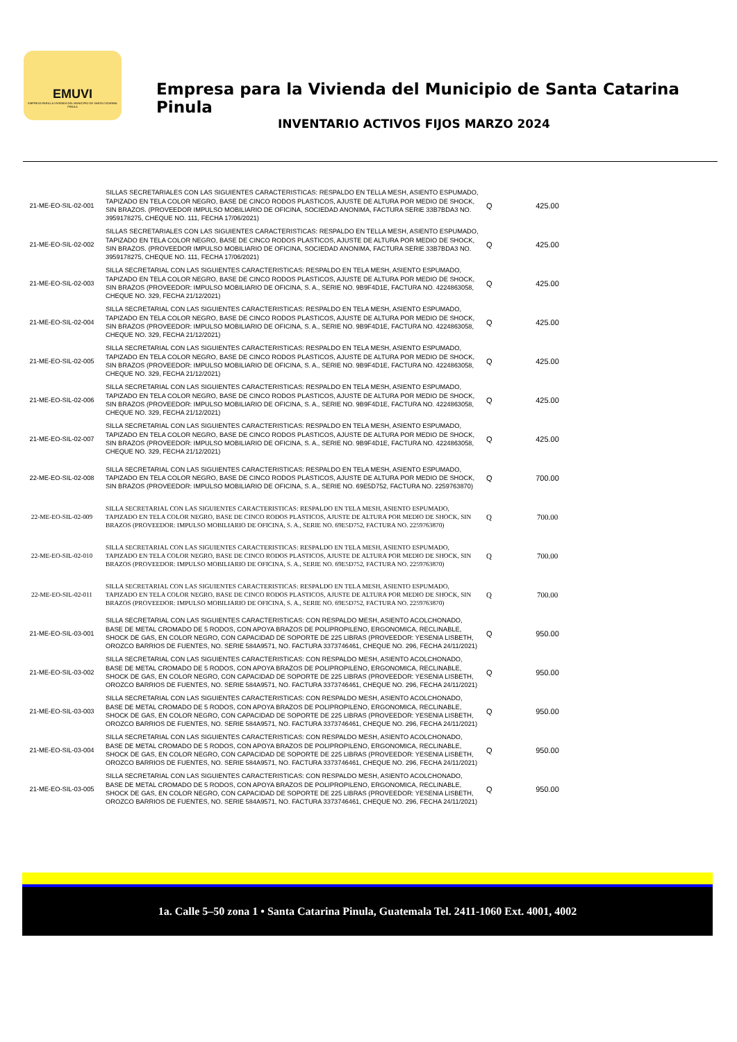EMUVI
EMPRESA PARA LA VIVIENDA DEL MUNICIPIO DE SANTA CATARINA PINULA
Empresa para la Vivienda del Municipio de Santa Catarina Pinula
INVENTARIO ACTIVOS FIJOS MARZO 2024
| 21-ME-EO-SIL-02-001 | SILLAS SECRETARIALES CON LAS SIGUIENTES CARACTERISTICAS: RESPALDO EN TELLA MESH, ASIENTO ESPUMADO, TAPIZADO EN TELA COLOR NEGRO, BASE DE CINCO RODOS PLASTICOS, AJUSTE DE ALTURA POR MEDIO DE SHOCK, SIN BRAZOS. (PROVEEDOR IMPULSO MOBILIARIO DE OFICINA, SOCIEDAD ANONIMA, FACTURA SERIE 33B7BDA3 NO. 3959178275, CHEQUE NO. 111, FECHA 17/06/2021) | Q | 425.00 |
| 21-ME-EO-SIL-02-002 | SILLAS SECRETARIALES CON LAS SIGUIENTES CARACTERISTICAS: RESPALDO EN TELLA MESH, ASIENTO ESPUMADO, TAPIZADO EN TELA COLOR NEGRO, BASE DE CINCO RODOS PLASTICOS, AJUSTE DE ALTURA POR MEDIO DE SHOCK, SIN BRAZOS. (PROVEEDOR IMPULSO MOBILIARIO DE OFICINA, SOCIEDAD ANONIMA, FACTURA SERIE 33B7BDA3 NO. 3959178275, CHEQUE NO. 111, FECHA 17/06/2021) | Q | 425.00 |
| 21-ME-EO-SIL-02-003 | SILLA SECRETARIAL CON LAS SIGUIENTES CARACTERISTICAS: RESPALDO EN TELA MESH, ASIENTO ESPUMADO, TAPIZADO EN TELA COLOR NEGRO, BASE DE CINCO RODOS PLASTICOS, AJUSTE DE ALTURA POR MEDIO DE SHOCK, SIN BRAZOS (PROVEEDOR: IMPULSO MOBILIARIO DE OFICINA, S. A., SERIE NO. 9B9F4D1E, FACTURA NO. 4224863058, CHEQUE NO. 329, FECHA 21/12/2021) | Q | 425.00 |
| 21-ME-EO-SIL-02-004 | SILLA SECRETARIAL CON LAS SIGUIENTES CARACTERISTICAS: RESPALDO EN TELA MESH, ASIENTO ESPUMADO, TAPIZADO EN TELA COLOR NEGRO, BASE DE CINCO RODOS PLASTICOS, AJUSTE DE ALTURA POR MEDIO DE SHOCK, SIN BRAZOS (PROVEEDOR: IMPULSO MOBILIARIO DE OFICINA, S. A., SERIE NO. 9B9F4D1E, FACTURA NO. 4224863058, CHEQUE NO. 329, FECHA 21/12/2021) | Q | 425.00 |
| 21-ME-EO-SIL-02-005 | SILLA SECRETARIAL CON LAS SIGUIENTES CARACTERISTICAS: RESPALDO EN TELA MESH, ASIENTO ESPUMADO, TAPIZADO EN TELA COLOR NEGRO, BASE DE CINCO RODOS PLASTICOS, AJUSTE DE ALTURA POR MEDIO DE SHOCK, SIN BRAZOS (PROVEEDOR: IMPULSO MOBILIARIO DE OFICINA, S. A., SERIE NO. 9B9F4D1E, FACTURA NO. 4224863058, CHEQUE NO. 329, FECHA 21/12/2021) | Q | 425.00 |
| 21-ME-EO-SIL-02-006 | SILLA SECRETARIAL CON LAS SIGUIENTES CARACTERISTICAS: RESPALDO EN TELA MESH, ASIENTO ESPUMADO, TAPIZADO EN TELA COLOR NEGRO, BASE DE CINCO RODOS PLASTICOS, AJUSTE DE ALTURA POR MEDIO DE SHOCK, SIN BRAZOS (PROVEEDOR: IMPULSO MOBILIARIO DE OFICINA, S. A., SERIE NO. 9B9F4D1E, FACTURA NO. 4224863058, CHEQUE NO. 329, FECHA 21/12/2021) | Q | 425.00 |
| 21-ME-EO-SIL-02-007 | SILLA SECRETARIAL CON LAS SIGUIENTES CARACTERISTICAS: RESPALDO EN TELA MESH, ASIENTO ESPUMADO, TAPIZADO EN TELA COLOR NEGRO, BASE DE CINCO RODOS PLASTICOS, AJUSTE DE ALTURA POR MEDIO DE SHOCK, SIN BRAZOS (PROVEEDOR: IMPULSO MOBILIARIO DE OFICINA, S. A., SERIE NO. 9B9F4D1E, FACTURA NO. 4224863058, CHEQUE NO. 329, FECHA 21/12/2021) | Q | 425.00 |
| 22-ME-EO-SIL-02-008 | SILLA SECRETARIAL CON LAS SIGUIENTES CARACTERISTICAS: RESPALDO EN TELA MESH, ASIENTO ESPUMADO, TAPIZADO EN TELA COLOR NEGRO, BASE DE CINCO RODOS PLASTICOS, AJUSTE DE ALTURA POR MEDIO DE SHOCK, SIN BRAZOS (PROVEEDOR: IMPULSO MOBILIARIO DE OFICINA, S. A., SERIE NO. 69E5D752, FACTURA NO. 2259763870) | Q | 700.00 |
| 22-ME-EO-SIL-02-009 | SILLA SECRETARIAL CON LAS SIGUIENTES CARACTERISTICAS: RESPALDO EN TELA MESH, ASIENTO ESPUMADO, TAPIZADO EN TELA COLOR NEGRO, BASE DE CINCO RODOS PLASTICOS, AJUSTE DE ALTURA POR MEDIO DE SHOCK, SIN BRAZOS (PROVEEDOR: IMPULSO MOBILIARIO DE OFICINA, S. A., SERIE NO. 69E5D752, FACTURA NO. 2259763870) | Q | 700.00 |
| 22-ME-EO-SIL-02-010 | SILLA SECRETARIAL CON LAS SIGUIENTES CARACTERISTICAS: RESPALDO EN TELA MESH, ASIENTO ESPUMADO, TAPIZADO EN TELA COLOR NEGRO, BASE DE CINCO RODOS PLASTICOS, AJUSTE DE ALTURA POR MEDIO DE SHOCK, SIN BRAZOS (PROVEEDOR: IMPULSO MOBILIARIO DE OFICINA, S. A., SERIE NO. 69E5D752, FACTURA NO. 2259763870) | Q | 700.00 |
| 22-ME-EO-SIL-02-011 | SILLA SECRETARIAL CON LAS SIGUIENTES CARACTERISTICAS: RESPALDO EN TELA MESH, ASIENTO ESPUMADO, TAPIZADO EN TELA COLOR NEGRO, BASE DE CINCO RODOS PLASTICOS, AJUSTE DE ALTURA POR MEDIO DE SHOCK, SIN BRAZOS (PROVEEDOR: IMPULSO MOBILIARIO DE OFICINA, S. A., SERIE NO. 69E5D752, FACTURA NO. 2259763870) | Q | 700.00 |
| 21-ME-EO-SIL-03-001 | SILLA SECRETARIAL CON LAS SIGUIENTES CARACTERISTICAS: CON RESPALDO MESH, ASIENTO ACOLCHONADO, BASE DE METAL CROMADO DE 5 RODOS, CON APOYA BRAZOS DE POLIPROPILENO, ERGONOMICA, RECLINABLE, SHOCK DE GAS, EN COLOR NEGRO, CON CAPACIDAD DE SOPORTE DE 225 LIBRAS (PROVEEDOR: YESENIA LISBETH, OROZCO BARRIOS DE FUENTES, NO. SERIE 584A9571, NO. FACTURA 3373746461, CHEQUE NO. 296, FECHA 24/11/2021) | Q | 950.00 |
| 21-ME-EO-SIL-03-002 | SILLA SECRETARIAL CON LAS SIGUIENTES CARACTERISTICAS: CON RESPALDO MESH, ASIENTO ACOLCHONADO, BASE DE METAL CROMADO DE 5 RODOS, CON APOYA BRAZOS DE POLIPROPILENO, ERGONOMICA, RECLINABLE, SHOCK DE GAS, EN COLOR NEGRO, CON CAPACIDAD DE SOPORTE DE 225 LIBRAS (PROVEEDOR: YESENIA LISBETH, OROZCO BARRIOS DE FUENTES, NO. SERIE 584A9571, NO. FACTURA 3373746461, CHEQUE NO. 296, FECHA 24/11/2021) | Q | 950.00 |
| 21-ME-EO-SIL-03-003 | SILLA SECRETARIAL CON LAS SIGUIENTES CARACTERISTICAS: CON RESPALDO MESH, ASIENTO ACOLCHONADO, BASE DE METAL CROMADO DE 5 RODOS, CON APOYA BRAZOS DE POLIPROPILENO, ERGONOMICA, RECLINABLE, SHOCK DE GAS, EN COLOR NEGRO, CON CAPACIDAD DE SOPORTE DE 225 LIBRAS (PROVEEDOR: YESENIA LISBETH, OROZCO BARRIOS DE FUENTES, NO. SERIE 584A9571, NO. FACTURA 3373746461, CHEQUE NO. 296, FECHA 24/11/2021) | Q | 950.00 |
| 21-ME-EO-SIL-03-004 | SILLA SECRETARIAL CON LAS SIGUIENTES CARACTERISTICAS: CON RESPALDO MESH, ASIENTO ACOLCHONADO, BASE DE METAL CROMADO DE 5 RODOS, CON APOYA BRAZOS DE POLIPROPILENO, ERGONOMICA, RECLINABLE, SHOCK DE GAS, EN COLOR NEGRO, CON CAPACIDAD DE SOPORTE DE 225 LIBRAS (PROVEEDOR: YESENIA LISBETH, OROZCO BARRIOS DE FUENTES, NO. SERIE 584A9571, NO. FACTURA 3373746461, CHEQUE NO. 296, FECHA 24/11/2021) | Q | 950.00 |
| 21-ME-EO-SIL-03-005 | SILLA SECRETARIAL CON LAS SIGUIENTES CARACTERISTICAS: CON RESPALDO MESH, ASIENTO ACOLCHONADO, BASE DE METAL CROMADO DE 5 RODOS, CON APOYA BRAZOS DE POLIPROPILENO, ERGONOMICA, RECLINABLE, SHOCK DE GAS, EN COLOR NEGRO, CON CAPACIDAD DE SOPORTE DE 225 LIBRAS (PROVEEDOR: YESENIA LISBETH, OROZCO BARRIOS DE FUENTES, NO. SERIE 584A9571, NO. FACTURA 3373746461, CHEQUE NO. 296, FECHA 24/11/2021) | Q | 950.00 |
1a. Calle 5–50 zona 1 • Santa Catarina Pinula, Guatemala Tel. 2411-1060 Ext. 4001, 4002